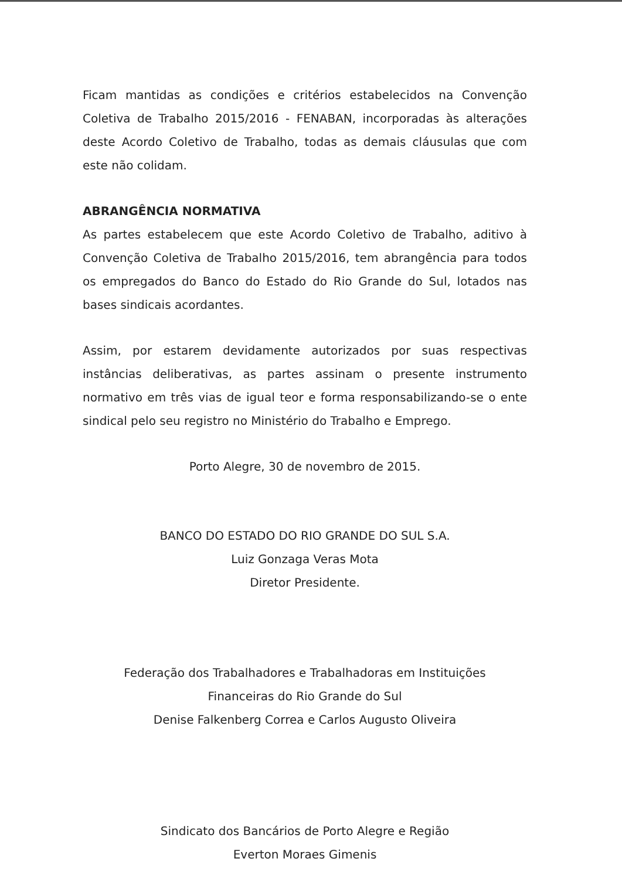Ficam mantidas as condições e critérios estabelecidos na Convenção Coletiva de Trabalho 2015/2016 - FENABAN, incorporadas às alterações deste Acordo Coletivo de Trabalho, todas as demais cláusulas que com este não colidam.
ABRANGÊNCIA NORMATIVA
As partes estabelecem que este Acordo Coletivo de Trabalho, aditivo à Convenção Coletiva de Trabalho 2015/2016, tem abrangência para todos os empregados do Banco do Estado do Rio Grande do Sul, lotados nas bases sindicais acordantes.
Assim, por estarem devidamente autorizados por suas respectivas instâncias deliberativas, as partes assinam o presente instrumento normativo em três vias de igual teor e forma responsabilizando-se o ente sindical pelo seu registro no Ministério do Trabalho e Emprego.
Porto Alegre, 30 de novembro de 2015.
BANCO DO ESTADO DO RIO GRANDE DO SUL S.A.
Luiz Gonzaga Veras Mota
Diretor Presidente.
Federação dos Trabalhadores e Trabalhadoras em Instituições
Financeiras do Rio Grande do Sul
Denise Falkenberg Correa e Carlos Augusto Oliveira
Sindicato dos Bancários de Porto Alegre e Região
Everton Moraes Gimenis